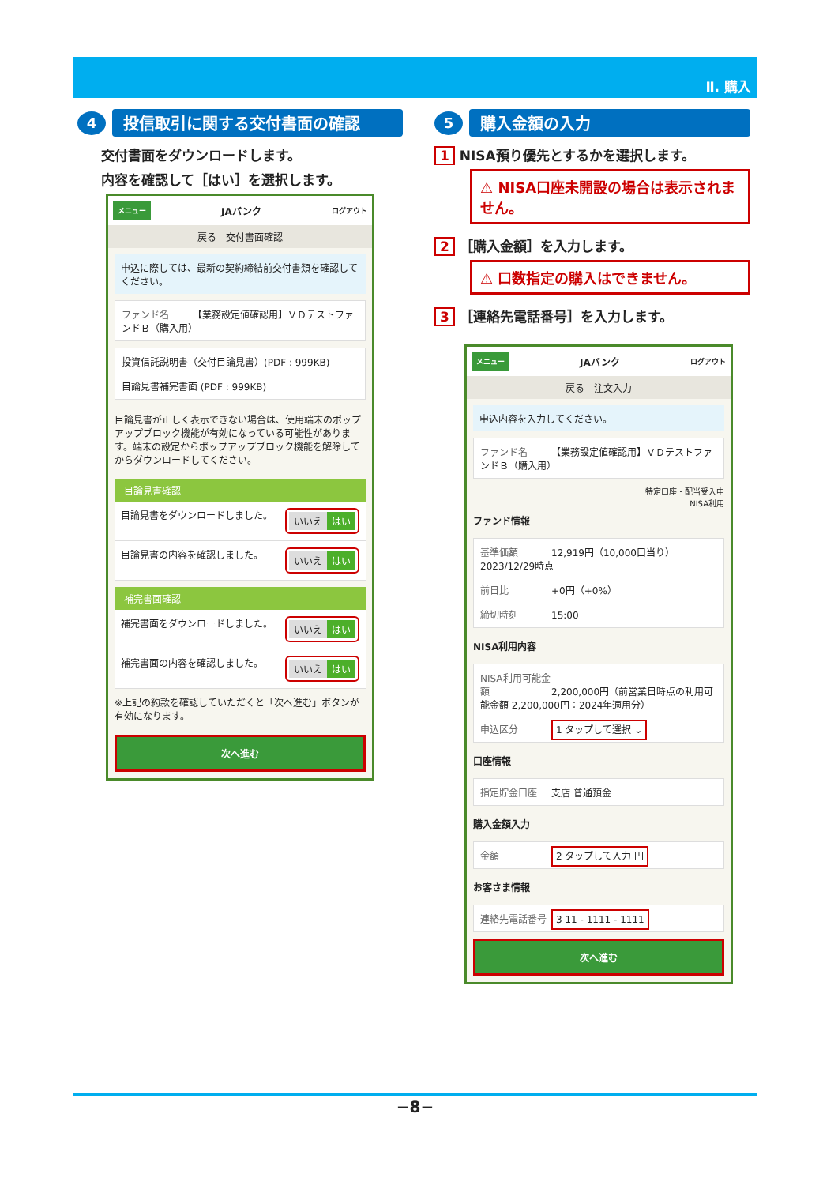Ⅱ. 購入
4
投信取引に関する交付書面の確認
交付書面をダウンロードします。
内容を確認して［はい］を選択します。
メニュー JAバンク ログアウト
戻る　交付書面確認
申込に際しては、最新の契約締結前交付書類を確認してください。
ファンド名 【業務設定値確認用】ＶＤテストファンドＢ（購入用）
投資信託説明書（交付目論見書）(PDF : 999KB)
目論見書補完書面 (PDF : 999KB)
目論見書が正しく表示できない場合は、使用端末のポップアップブロック機能が有効になっている可能性があります。端末の設定からポップアップブロック機能を解除してからダウンロードしてください。
目論見書確認
目論見書をダウンロードしました。 いいえ はい
目論見書の内容を確認しました。 いいえ はい
補完書面確認
補完書面をダウンロードしました。 いいえ はい
補完書面の内容を確認しました。 いいえ はい
※上記の約款を確認していただくと「次へ進む」ボタンが有効になります。
次へ進む
5
購入金額の入力
1 NISA預り優先とするかを選択します。
⚠ NISA口座未開設の場合は表示されません。
2 ［購入金額］を入力します。
⚠ 口数指定の購入はできません。
3 ［連絡先電話番号］を入力します。
メニュー JAバンク ログアウト
戻る　注文入力
申込内容を入力してください。
ファンド名 【業務設定値確認用】ＶＤテストファンドＢ（購入用）
特定口座・配当受入中
NISA利用
ファンド情報
基準価額 12,919円（10,000口当り）2023/12/29時点
前日比 +0円（+0%）
締切時刻 15:00
NISA利用内容
NISA利用可能金額 2,200,000円（前営業日時点の利用可能金額 2,200,000円：2024年適用分）
申込区分 1 タップして選択 ⌄
口座情報
指定貯金口座 支店 普通預金
購入金額入力
金額 2 タップして入力 円
お客さま情報
連絡先電話番号 3 11 - 1111 - 1111
次へ進む
−8−